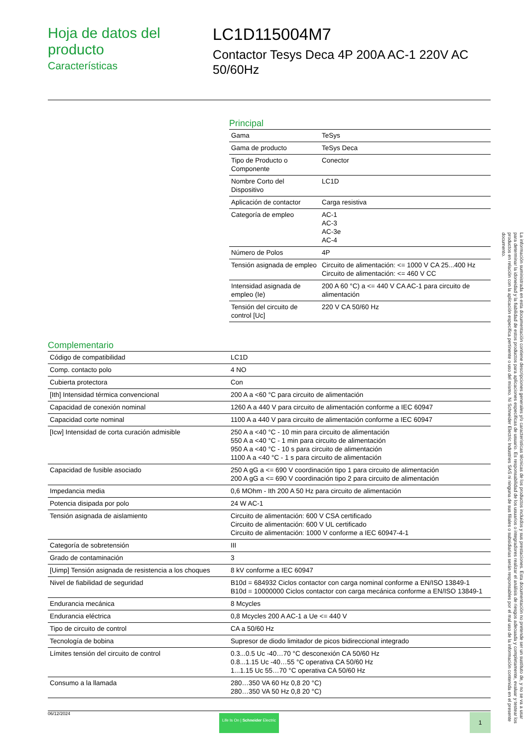Hoja de datos del producto
Características
LC1D115004M7
Contactor Tesys Deca 4P 200A AC-1 220V AC 50/60Hz
Principal
| Gama | TeSys |
| Gama de producto | TeSys Deca |
| Tipo de Producto o Componente | Conector |
| Nombre Corto del Dispositivo | LC1D |
| Aplicación de contactor | Carga resistiva |
| Categoría de empleo | AC-1 AC-3 AC-3e AC-4 |
| Número de Polos | 4P |
| Tensión asignada de empleo | Circuito de alimentación: <= 1000 V CA 25...400 Hz Circuito de alimentación: <= 460 V CC |
| Intensidad asignada de empleo (Ie) | 200 A 60 °C) a <= 440 V CA AC-1 para circuito de alimentación |
| Tensión del circuito de control [Uc] | 220 V CA 50/60 Hz |
Complementario
| Código de compatibilidad | LC1D |
| Comp. contacto polo | 4 NO |
| Cubierta protectora | Con |
| [Ith] Intensidad térmica convencional | 200 A a <60 °C para circuito de alimentación |
| Capacidad de conexión nominal | 1260 A a 440 V para circuito de alimentación conforme a IEC 60947 |
| Capacidad corte nominal | 1100 A a 440 V para circuito de alimentación conforme a IEC 60947 |
| [Icw] Intensidad de corta curación admisible | 250 A a <40 °C - 10 min para circuito de alimentación 550 A a <40 °C - 1 min para circuito de alimentación 950 A a <40 °C - 10 s para circuito de alimentación 1100 A a <40 °C - 1 s para circuito de alimentación |
| Capacidad de fusible asociado | 250 A gG a <= 690 V coordinación tipo 1 para circuito de alimentación 200 A gG a <= 690 V coordinación tipo 2 para circuito de alimentación |
| Impedancia media | 0,6 MOhm - Ith 200 A 50 Hz para circuito de alimentación |
| Potencia disipada por polo | 24 W AC-1 |
| Tensión asignada de aislamiento | Circuito de alimentación: 600 V CSA certificado Circuito de alimentación: 600 V UL certificado Circuito de alimentación: 1000 V conforme a IEC 60947-4-1 |
| Categoría de sobretensión | III |
| Grado de contaminación | 3 |
| [Uimp] Tensión asignada de resistencia a los choques | 8 kV conforme a IEC 60947 |
| Nivel de fiabilidad de seguridad | B10d = 684932 Ciclos contactor con carga nominal conforme a EN/ISO 13849-1 B10d = 10000000 Ciclos contactor con carga mecánica conforme a EN/ISO 13849-1 |
| Endurancia mecánica | 8 Mcycles |
| Endurancia eléctrica | 0,8 Mcycles 200 A AC-1 a Ue <= 440 V |
| Tipo de circuito de control | CA a 50/60 Hz |
| Tecnología de bobina | Supresor de diodo limitador de picos bidireccional integrado |
| Límites tensión del circuito de control | 0.3...0.5 Uc -40…70 °C desconexión CA 50/60 Hz 0.8...1.15 Uc -40…55 °C operativa CA 50/60 Hz 1...1.15 Uc 55…70 °C operativa CA 50/60 Hz |
| Consumo a la llamada | 280…350 VA 60 Hz 0,8 20 °C) 280…350 VA 50 Hz 0,8 20 °C) |
06/12/2024
Life Is On | Schneider Electric
1
La información suministrada en esta documentación contiene descripciones generales y/o características técnicas de los productos incluidos y sus prestaciones. Esta documentación no pretende ser un sustituto de, y no se va a usar para determinar la idoneidad y la fiabilidad de estos productos para aplicaciones específicas de usuario. Es responsabilidad de los usuarios o integradores realizar el análisis de riesgos adecuada y completamente, evaluar y testear los productos en relación con la aplicación específica pertinente o uso del mismo. Ni Schneider Electric Industries SAS ni ninguna de sus filiales o subsidiarias serán responsables por el mal uso de la información contenida en el presente documento.